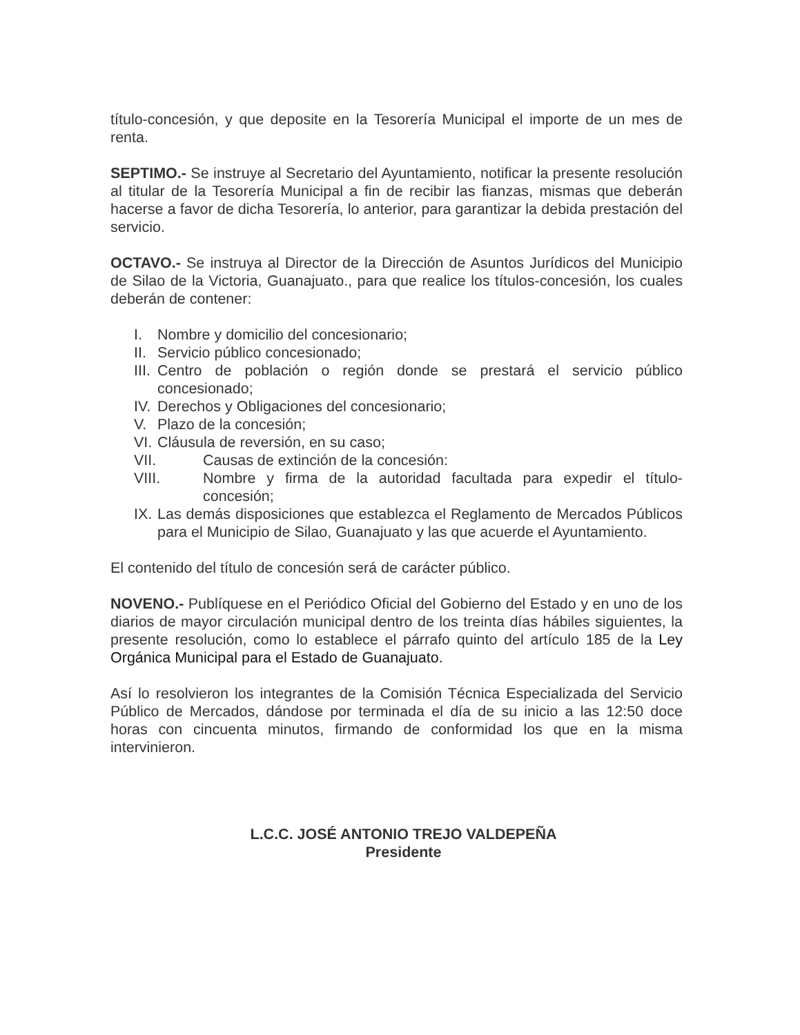título-concesión, y que deposite en la Tesorería Municipal el importe de un mes de renta.
SEPTIMO.- Se instruye al Secretario del Ayuntamiento, notificar la presente resolución al titular de la Tesorería Municipal a fin de recibir las fianzas, mismas que deberán hacerse a favor de dicha Tesorería, lo anterior, para garantizar la debida prestación del servicio.
OCTAVO.- Se instruya al Director de la Dirección de Asuntos Jurídicos del Municipio de Silao de la Victoria, Guanajuato., para que realice los títulos-concesión, los cuales deberán de contener:
I. Nombre y domicilio del concesionario;
II. Servicio público concesionado;
III. Centro de población o región donde se prestará el servicio público concesionado;
IV. Derechos y Obligaciones del concesionario;
V. Plazo de la concesión;
VI. Cláusula de reversión, en su caso;
VII. Causas de extinción de la concesión:
VIII. Nombre y firma de la autoridad facultada para expedir el título-concesión;
IX. Las demás disposiciones que establezca el Reglamento de Mercados Públicos para el Municipio de Silao, Guanajuato y las que acuerde el Ayuntamiento.
El contenido del título de concesión será de carácter público.
NOVENO.- Publíquese en el Periódico Oficial del Gobierno del Estado y en uno de los diarios de mayor circulación municipal dentro de los treinta días hábiles siguientes, la presente resolución, como lo establece el párrafo quinto del artículo 185 de la Ley Orgánica Municipal para el Estado de Guanajuato.
Así lo resolvieron los integrantes de la Comisión Técnica Especializada del Servicio Público de Mercados, dándose por terminada el día de su inicio a las 12:50 doce horas con cincuenta minutos, firmando de conformidad los que en la misma intervinieron.
L.C.C. JOSÉ ANTONIO TREJO VALDEPEÑA
Presidente